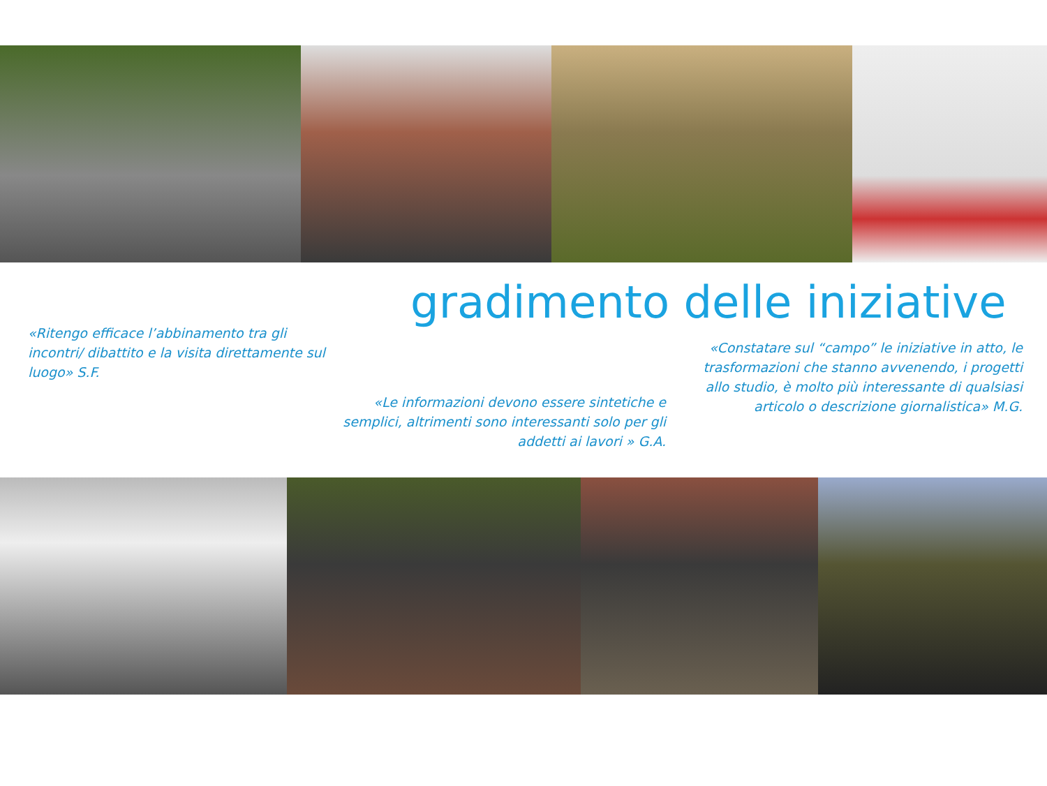gradimento delle iniziative
«Ritengo efficace l’abbinamento tra gli incontri/ dibattito e la visita direttamente sul luogo» S.F.
«Constatare sul “campo” le iniziative in atto, le trasformazioni che stanno avvenendo, i progetti allo studio, è molto più interessante di qualsiasi articolo o descrizione giornalistica» M.G.
«Le informazioni devono essere sintetiche e semplici, altrimenti sono interessanti solo per gli addetti ai lavori » G.A.